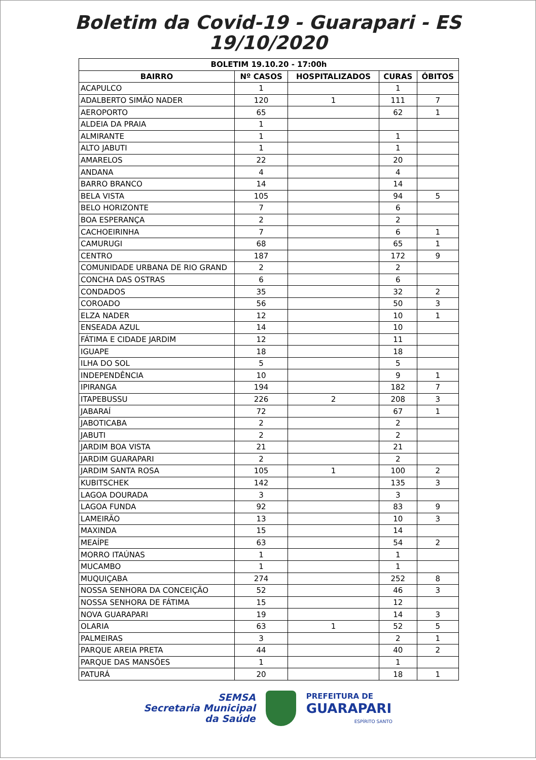Boletim da Covid-19 - Guarapari - ES
19/10/2020
| BOLETIM 19.10.20 - 17:00h | | | | |
| --- | --- | --- | --- | --- |
| BAIRRO | Nº CASOS | HOSPITALIZADOS | CURAS | ÓBITOS |
| ACAPULCO | 1 | | 1 | |
| ADALBERTO SIMÃO NADER | 120 | 1 | 111 | 7 |
| AEROPORTO | 65 | | 62 | 1 |
| ALDEIA DA PRAIA | 1 | | | |
| ALMIRANTE | 1 | | 1 | |
| ALTO JABUTI | 1 | | 1 | |
| AMARELOS | 22 | | 20 | |
| ANDANA | 4 | | 4 | |
| BARRO BRANCO | 14 | | 14 | |
| BELA VISTA | 105 | | 94 | 5 |
| BELO HORIZONTE | 7 | | 6 | |
| BOA ESPERANÇA | 2 | | 2 | |
| CACHOEIRINHA | 7 | | 6 | 1 |
| CAMURUGI | 68 | | 65 | 1 |
| CENTRO | 187 | | 172 | 9 |
| COMUNIDADE URBANA DE RIO GRAND | 2 | | 2 | |
| CONCHA DAS OSTRAS | 6 | | 6 | |
| CONDADOS | 35 | | 32 | 2 |
| COROADO | 56 | | 50 | 3 |
| ELZA NADER | 12 | | 10 | 1 |
| ENSEADA AZUL | 14 | | 10 | |
| FÁTIMA E CIDADE JARDIM | 12 | | 11 | |
| IGUAPE | 18 | | 18 | |
| ILHA DO SOL | 5 | | 5 | |
| INDEPENDÊNCIA | 10 | | 9 | 1 |
| IPIRANGA | 194 | | 182 | 7 |
| ITAPEBUSSU | 226 | 2 | 208 | 3 |
| JABARAÍ | 72 | | 67 | 1 |
| JABOTICABA | 2 | | 2 | |
| JABUTI | 2 | | 2 | |
| JARDIM BOA VISTA | 21 | | 21 | |
| JARDIM GUARAPARI | 2 | | 2 | |
| JARDIM SANTA ROSA | 105 | 1 | 100 | 2 |
| KUBITSCHEK | 142 | | 135 | 3 |
| LAGOA DOURADA | 3 | | 3 | |
| LAGOA FUNDA | 92 | | 83 | 9 |
| LAMEIRÃO | 13 | | 10 | 3 |
| MAXINDA | 15 | | 14 | |
| MEAÍPE | 63 | | 54 | 2 |
| MORRO ITAÚNAS | 1 | | 1 | |
| MUCAMBO | 1 | | 1 | |
| MUQUIÇABA | 274 | | 252 | 8 |
| NOSSA SENHORA DA CONCEIÇÃO | 52 | | 46 | 3 |
| NOSSA SENHORA DE FÁTIMA | 15 | | 12 | |
| NOVA GUARAPARI | 19 | | 14 | 3 |
| OLARIA | 63 | 1 | 52 | 5 |
| PALMEIRAS | 3 | | 2 | 1 |
| PARQUE AREIA PRETA | 44 | | 40 | 2 |
| PARQUE DAS MANSÕES | 1 | | 1 | |
| PATURÁ | 20 | | 18 | 1 |
SEMSA
Secretaria Municipal
da Saúde
PREFEITURA DE
GUARAPARI
ESPÍRITO SANTO